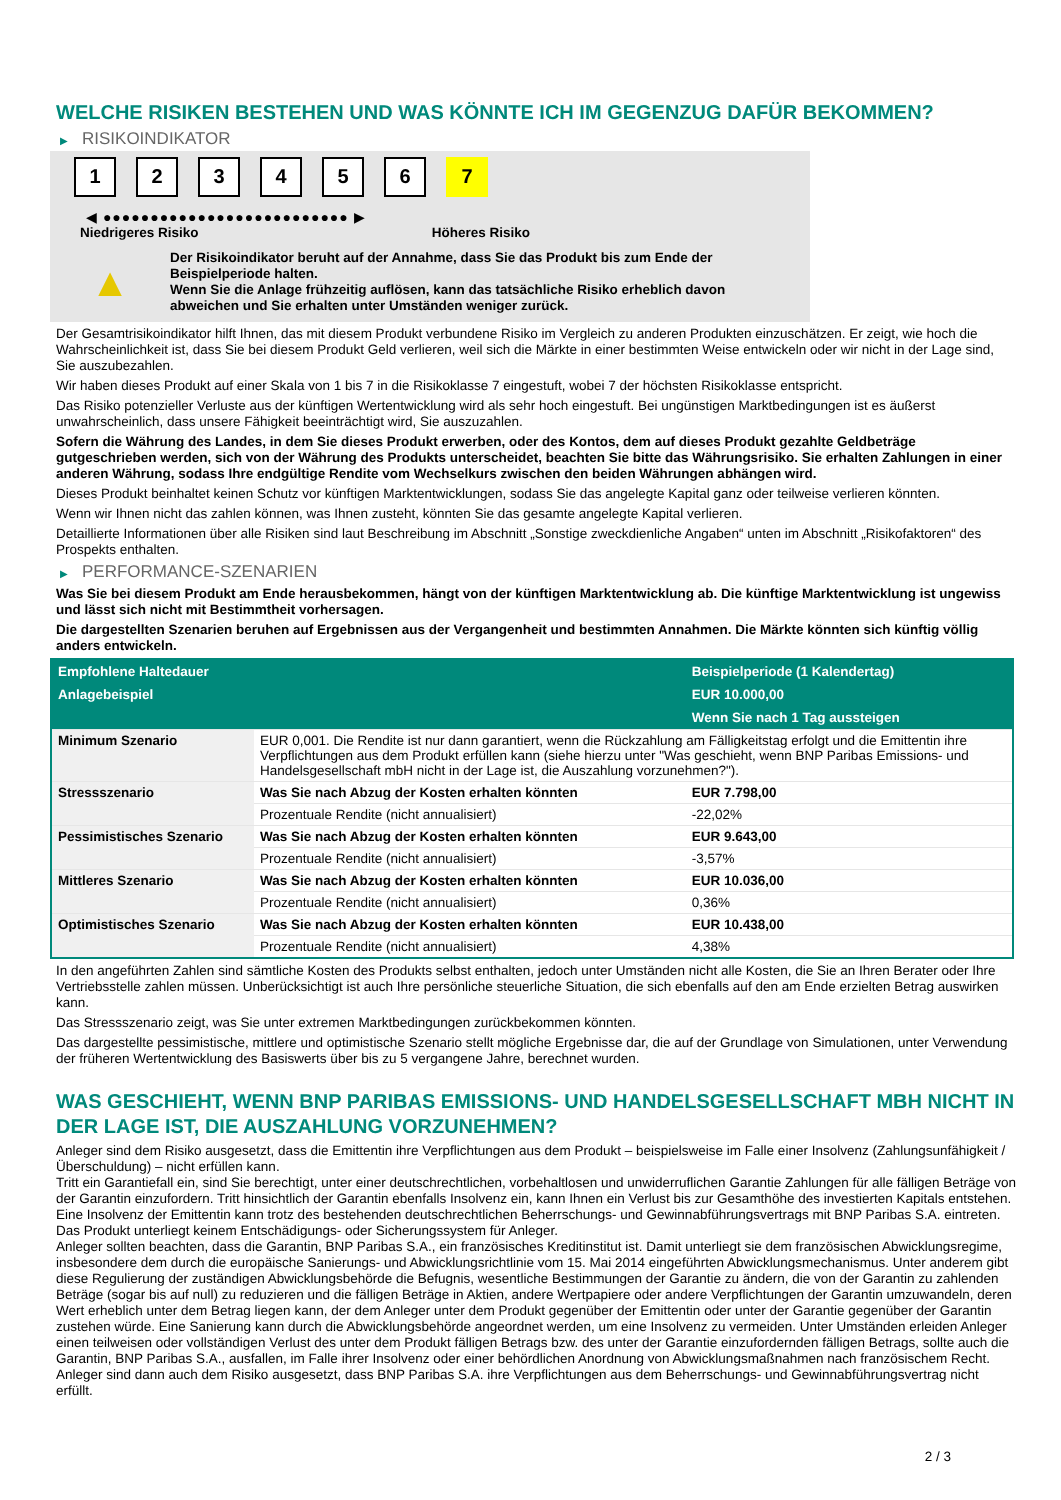WELCHE RISIKEN BESTEHEN UND WAS KÖNNTE ICH IM GEGENZUG DAFÜR BEKOMMEN?
▶ RISIKOINDIKATOR
1 2 3 4 5 6 7
◀ ●●●●●●●●●●●●●●●●●●●●●●●●●● ▶
Niedrigeres Risiko Höheres Risiko
▲
Der Risikoindikator beruht auf der Annahme, dass Sie das Produkt bis zum Ende der Beispielperiode halten.
Wenn Sie die Anlage frühzeitig auflösen, kann das tatsächliche Risiko erheblich davon abweichen und Sie erhalten unter Umständen weniger zurück.
Der Gesamtrisikoindikator hilft Ihnen, das mit diesem Produkt verbundene Risiko im Vergleich zu anderen Produkten einzuschätzen. Er zeigt, wie hoch die Wahrscheinlichkeit ist, dass Sie bei diesem Produkt Geld verlieren, weil sich die Märkte in einer bestimmten Weise entwickeln oder wir nicht in der Lage sind, Sie auszubezahlen.
Wir haben dieses Produkt auf einer Skala von 1 bis 7 in die Risikoklasse 7 eingestuft, wobei 7 der höchsten Risikoklasse entspricht.
Das Risiko potenzieller Verluste aus der künftigen Wertentwicklung wird als sehr hoch eingestuft. Bei ungünstigen Marktbedingungen ist es äußerst unwahrscheinlich, dass unsere Fähigkeit beeinträchtigt wird, Sie auszuzahlen.
Sofern die Währung des Landes, in dem Sie dieses Produkt erwerben, oder des Kontos, dem auf dieses Produkt gezahlte Geldbeträge gutgeschrieben werden, sich von der Währung des Produkts unterscheidet, beachten Sie bitte das Währungsrisiko. Sie erhalten Zahlungen in einer anderen Währung, sodass Ihre endgültige Rendite vom Wechselkurs zwischen den beiden Währungen abhängen wird.
Dieses Produkt beinhaltet keinen Schutz vor künftigen Marktentwicklungen, sodass Sie das angelegte Kapital ganz oder teilweise verlieren könnten.
Wenn wir Ihnen nicht das zahlen können, was Ihnen zusteht, könnten Sie das gesamte angelegte Kapital verlieren.
Detaillierte Informationen über alle Risiken sind laut Beschreibung im Abschnitt „Sonstige zweckdienliche Angaben“ unten im Abschnitt „Risikofaktoren“ des Prospekts enthalten.
▶ PERFORMANCE-SZENARIEN
Was Sie bei diesem Produkt am Ende herausbekommen, hängt von der künftigen Marktentwicklung ab. Die künftige Marktentwicklung ist ungewiss und lässt sich nicht mit Bestimmtheit vorhersagen.
Die dargestellten Szenarien beruhen auf Ergebnissen aus der Vergangenheit und bestimmten Annahmen. Die Märkte könnten sich künftig völlig anders entwickeln.
| Empfohlene Haltedauer | | Beispielperiode (1 Kalendertag) |
| --- | --- | --- |
| Anlagebeispiel | | EUR 10.000,00 |
| | | Wenn Sie nach 1 Tag aussteigen |
| Minimum Szenario | EUR 0,001. Die Rendite ist nur dann garantiert, wenn die Rückzahlung am Fälligkeitstag erfolgt und die Emittentin ihre Verpflichtungen aus dem Produkt erfüllen kann (siehe hierzu unter "Was geschieht, wenn BNP Paribas Emissions- und Handelsgesellschaft mbH nicht in der Lage ist, die Auszahlung vorzunehmen?"). | |
| Stressszenario | Was Sie nach Abzug der Kosten erhalten könnten | EUR 7.798,00 |
| | Prozentuale Rendite (nicht annualisiert) | -22,02% |
| Pessimistisches Szenario | Was Sie nach Abzug der Kosten erhalten könnten | EUR 9.643,00 |
| | Prozentuale Rendite (nicht annualisiert) | -3,57% |
| Mittleres Szenario | Was Sie nach Abzug der Kosten erhalten könnten | EUR 10.036,00 |
| | Prozentuale Rendite (nicht annualisiert) | 0,36% |
| Optimistisches Szenario | Was Sie nach Abzug der Kosten erhalten könnten | EUR 10.438,00 |
| | Prozentuale Rendite (nicht annualisiert) | 4,38% |
In den angeführten Zahlen sind sämtliche Kosten des Produkts selbst enthalten, jedoch unter Umständen nicht alle Kosten, die Sie an Ihren Berater oder Ihre Vertriebsstelle zahlen müssen. Unberücksichtigt ist auch Ihre persönliche steuerliche Situation, die sich ebenfalls auf den am Ende erzielten Betrag auswirken kann.
Das Stressszenario zeigt, was Sie unter extremen Marktbedingungen zurückbekommen könnten.
Das dargestellte pessimistische, mittlere und optimistische Szenario stellt mögliche Ergebnisse dar, die auf der Grundlage von Simulationen, unter Verwendung der früheren Wertentwicklung des Basiswerts über bis zu 5 vergangene Jahre, berechnet wurden.
WAS GESCHIEHT, WENN BNP PARIBAS EMISSIONS- UND HANDELSGESELLSCHAFT MBH NICHT IN DER LAGE IST, DIE AUSZAHLUNG VORZUNEHMEN?
Anleger sind dem Risiko ausgesetzt, dass die Emittentin ihre Verpflichtungen aus dem Produkt – beispielsweise im Falle einer Insolvenz (Zahlungsunfähigkeit / Überschuldung) – nicht erfüllen kann.
Tritt ein Garantiefall ein, sind Sie berechtigt, unter einer deutschrechtlichen, vorbehaltlosen und unwiderruflichen Garantie Zahlungen für alle fälligen Beträge von der Garantin einzufordern. Tritt hinsichtlich der Garantin ebenfalls Insolvenz ein, kann Ihnen ein Verlust bis zur Gesamthöhe des investierten Kapitals entstehen. Eine Insolvenz der Emittentin kann trotz des bestehenden deutschrechtlichen Beherrschungs- und Gewinnabführungsvertrags mit BNP Paribas S.A. eintreten.
Das Produkt unterliegt keinem Entschädigungs- oder Sicherungssystem für Anleger.
Anleger sollten beachten, dass die Garantin, BNP Paribas S.A., ein französisches Kreditinstitut ist. Damit unterliegt sie dem französischen Abwicklungsregime, insbesondere dem durch die europäische Sanierungs- und Abwicklungsrichtlinie vom 15. Mai 2014 eingeführten Abwicklungsmechanismus. Unter anderem gibt diese Regulierung der zuständigen Abwicklungsbehörde die Befugnis, wesentliche Bestimmungen der Garantie zu ändern, die von der Garantin zu zahlenden Beträge (sogar bis auf null) zu reduzieren und die fälligen Beträge in Aktien, andere Wertpapiere oder andere Verpflichtungen der Garantin umzuwandeln, deren Wert erheblich unter dem Betrag liegen kann, der dem Anleger unter dem Produkt gegenüber der Emittentin oder unter der Garantie gegenüber der Garantin zustehen würde. Eine Sanierung kann durch die Abwicklungsbehörde angeordnet werden, um eine Insolvenz zu vermeiden. Unter Umständen erleiden Anleger einen teilweisen oder vollständigen Verlust des unter dem Produkt fälligen Betrags bzw. des unter der Garantie einzufordernden fälligen Betrags, sollte auch die Garantin, BNP Paribas S.A., ausfallen, im Falle ihrer Insolvenz oder einer behördlichen Anordnung von Abwicklungsmaßnahmen nach französischem Recht. Anleger sind dann auch dem Risiko ausgesetzt, dass BNP Paribas S.A. ihre Verpflichtungen aus dem Beherrschungs- und Gewinnabführungsvertrag nicht erfüllt.
2 / 3